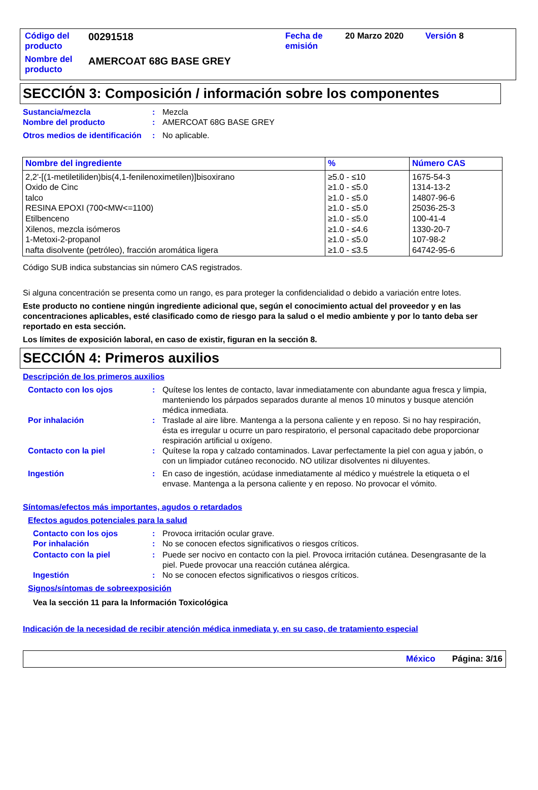| Código del producto | 00291518 | Fecha de emisión | 20 Marzo 2020 | Versión 8 |
| Nombre del producto | AMERCOAT 68G BASE GREY | | | |
SECCIÓN 3: Composición / información sobre los componentes
Sustancia/mezcla : Mezcla
Nombre del producto : AMERCOAT 68G BASE GREY
Otros medios de identificación
: No aplicable.
| Nombre del ingrediente | % | Número CAS |
| --- | --- | --- |
| 2,2'-[(1-metiletiliden)bis(4,1-fenilenoximetilen)]bisoxirano Oxido de Cinc talco RESINA EPOXI (700<MW<=1100) Etilbenceno Xilenos, mezcla isómeros 1-Metoxi-2-propanol nafta disolvente (petróleo), fracción aromática ligera | ≥5.0 - ≤10 ≥1.0 - ≤5.0 ≥1.0 - ≤5.0 ≥1.0 - ≤5.0 ≥1.0 - ≤5.0 ≥1.0 - ≤4.6 ≥1.0 - ≤5.0 ≥1.0 - ≤3.5 | 1675-54-3 1314-13-2 14807-96-6 25036-25-3 100-41-4 1330-20-7 107-98-2 64742-95-6 |
Código SUB indica substancias sin número CAS registrados.
Si alguna concentración se presenta como un rango, es para proteger la confidencialidad o debido a variación entre lotes.
Este producto no contiene ningún ingrediente adicional que, según el conocimiento actual del proveedor y en las concentraciones aplicables, esté clasificado como de riesgo para la salud o el medio ambiente y por lo tanto deba ser reportado en esta sección.
Los límites de exposición laboral, en caso de existir, figuran en la sección 8.
SECCIÓN 4: Primeros auxilios
Descripción de los primeros auxilios
Contacto con los ojos : Quítese los lentes de contacto, lavar inmediatamente con abundante agua fresca y limpia, manteniendo los párpados separados durante al menos 10 minutos y busque atención médica inmediata.
Por inhalación : Traslade al aire libre. Mantenga a la persona caliente y en reposo. Si no hay respiración, ésta es irregular u ocurre un paro respiratorio, el personal capacitado debe proporcionar respiración artificial u oxígeno.
Contacto con la piel : Quítese la ropa y calzado contaminados. Lavar perfectamente la piel con agua y jabón, o con un limpiador cutáneo reconocido. NO utilizar disolventes ni diluyentes.
Ingestión : En caso de ingestión, acúdase inmediatamente al médico y muéstrele la etiqueta o el envase. Mantenga a la persona caliente y en reposo. No provocar el vómito.
Síntomas/efectos más importantes, agudos o retardados
Efectos agudos potenciales para la salud
Contacto con los ojos : Provoca irritación ocular grave.
Por inhalación : No se conocen efectos significativos o riesgos críticos.
Contacto con la piel : Puede ser nocivo en contacto con la piel. Provoca irritación cutánea. Desengrasante de la piel. Puede provocar una reacción cutánea alérgica.
Ingestión : No se conocen efectos significativos o riesgos críticos.
Signos/síntomas de sobreexposición
Vea la sección 11 para la Información Toxicológica
Indicación de la necesidad de recibir atención médica inmediata y, en su caso, de tratamiento especial
México Página: 3/16